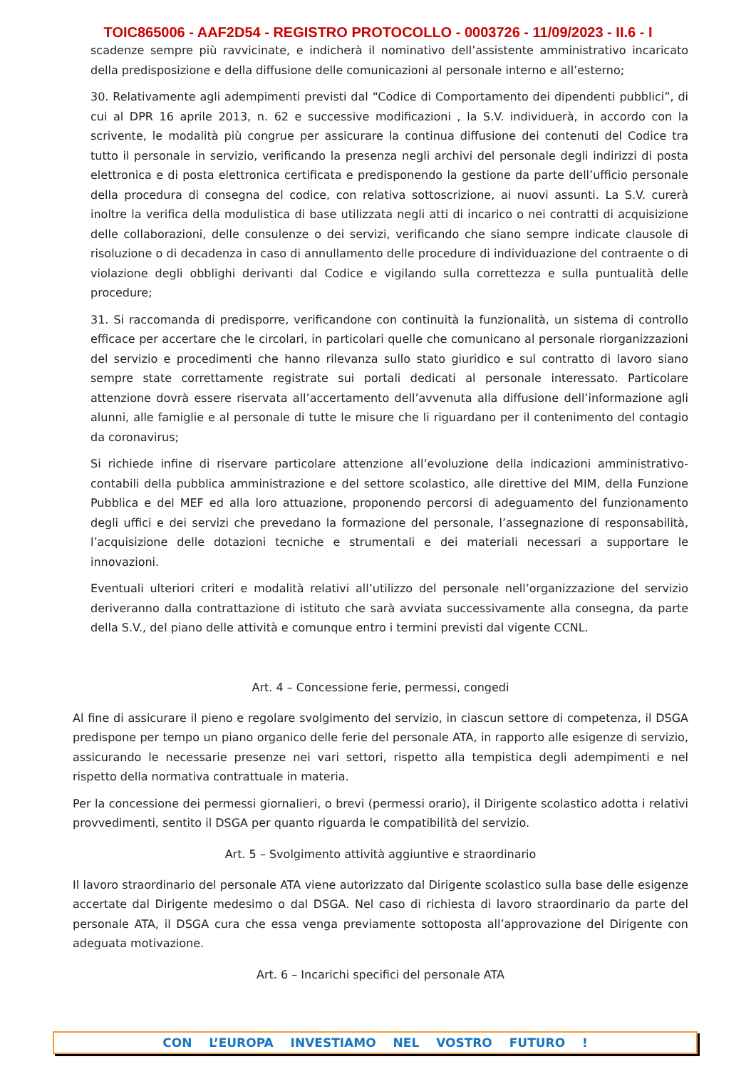TOIC865006 - AAF2D54 - REGISTRO PROTOCOLLO - 0003726 - 11/09/2023 - II.6 - I
scadenze sempre più ravvicinate, e indicherà il nominativo dell’assistente amministrativo incaricato della predisposizione e della diffusione delle comunicazioni al personale interno e all’esterno;
30. Relativamente agli adempimenti previsti dal “Codice di Comportamento dei dipendenti pubblici”, di cui al DPR 16 aprile 2013, n. 62 e successive modificazioni , la S.V. individuerà, in accordo con la scrivente, le modalità più congrue per assicurare la continua diffusione dei contenuti del Codice tra tutto il personale in servizio, verificando la presenza negli archivi del personale degli indirizzi di posta elettronica e di posta elettronica certificata e predisponendo la gestione da parte dell’ufficio personale della procedura di consegna del codice, con relativa sottoscrizione, ai nuovi assunti. La S.V. curerà inoltre la verifica della modulistica di base utilizzata negli atti di incarico o nei contratti di acquisizione delle collaborazioni, delle consulenze o dei servizi, verificando che siano sempre indicate clausole di risoluzione o di decadenza in caso di annullamento delle procedure di individuazione del contraente o di violazione degli obblighi derivanti dal Codice e vigilando sulla correttezza e sulla puntualità delle procedure;
31. Si raccomanda di predisporre, verificandone con continuità la funzionalità, un sistema di controllo efficace per accertare che le circolari, in particolari quelle che comunicano al personale riorganizzazioni del servizio e procedimenti che hanno rilevanza sullo stato giuridico e sul contratto di lavoro siano sempre state correttamente registrate sui portali dedicati al personale interessato. Particolare attenzione dovrà essere riservata all’accertamento dell’avvenuta alla diffusione dell’informazione agli alunni, alle famiglie e al personale di tutte le misure che li riguardano per il contenimento del contagio da coronavirus;
Si richiede infine di riservare particolare attenzione all’evoluzione della indicazioni amministrativo-contabili della pubblica amministrazione e del settore scolastico, alle direttive del MIM, della Funzione Pubblica e del MEF ed alla loro attuazione, proponendo percorsi di adeguamento del funzionamento degli uffici e dei servizi che prevedano la formazione del personale, l’assegnazione di responsabilità, l’acquisizione delle dotazioni tecniche e strumentali e dei materiali necessari a supportare le innovazioni.
Eventuali ulteriori criteri e modalità relativi all’utilizzo del personale nell’organizzazione del servizio deriveranno dalla contrattazione di istituto che sarà avviata successivamente alla consegna, da parte della S.V., del piano delle attività e comunque entro i termini previsti dal vigente CCNL.
Art. 4 – Concessione ferie, permessi, congedi
Al fine di assicurare il pieno e regolare svolgimento del servizio, in ciascun settore di competenza, il DSGA predispone per tempo un piano organico delle ferie del personale ATA, in rapporto alle esigenze di servizio, assicurando le necessarie presenze nei vari settori, rispetto alla tempistica degli adempimenti e nel rispetto della normativa contrattuale in materia.
Per la concessione dei permessi giornalieri, o brevi (permessi orario), il Dirigente scolastico adotta i relativi provvedimenti, sentito il DSGA per quanto riguarda le compatibilità del servizio.
Art. 5 – Svolgimento attività aggiuntive e straordinario
Il lavoro straordinario del personale ATA viene autorizzato dal Dirigente scolastico sulla base delle esigenze accertate dal Dirigente medesimo o dal DSGA. Nel caso di richiesta di lavoro straordinario da parte del personale ATA, il DSGA cura che essa venga previamente sottoposta all’approvazione del Dirigente con adeguata motivazione.
Art. 6 – Incarichi specifici del personale ATA
CON L’EUROPA INVESTIAMO NEL VOSTRO FUTURO !